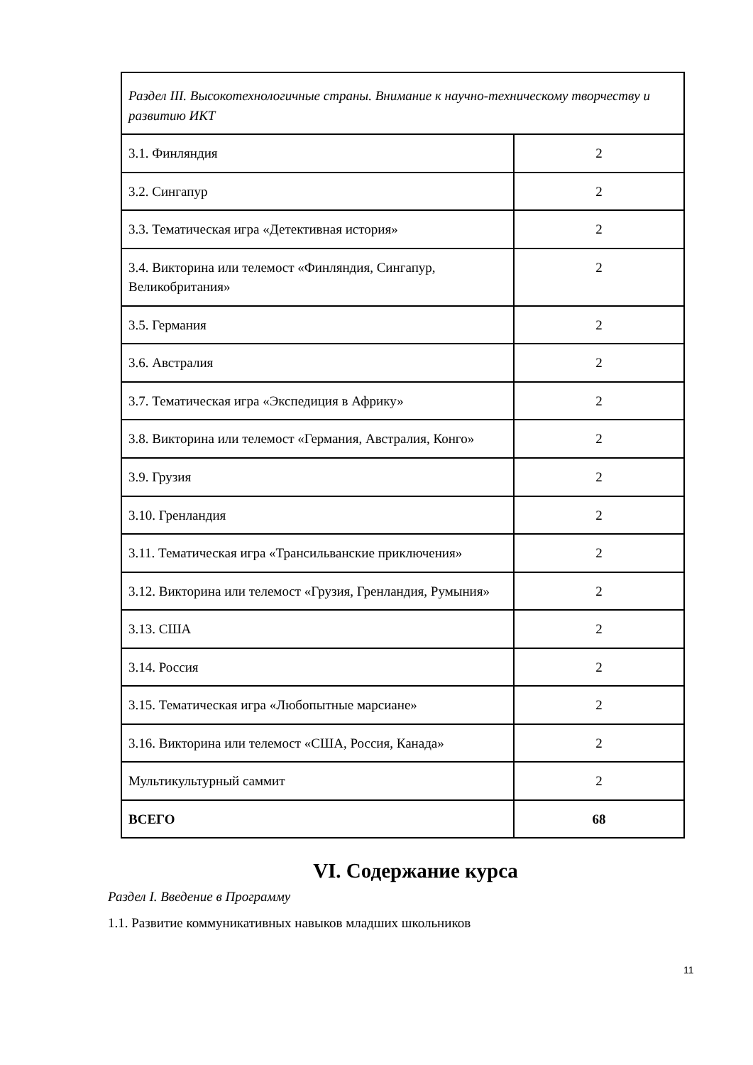| Раздел III. Высокотехнологичные страны. Внимание к научно-техническому творчеству и развитию ИКТ | |
| 3.1. Финляндия | 2 |
| 3.2. Сингапур | 2 |
| 3.3. Тематическая игра «Детективная история» | 2 |
| 3.4. Викторина или телемост «Финляндия, Сингапур, Великобритания» | 2 |
| 3.5. Германия | 2 |
| 3.6. Австралия | 2 |
| 3.7. Тематическая игра «Экспедиция в Африку» | 2 |
| 3.8. Викторина или телемост «Германия, Австралия, Конго» | 2 |
| 3.9. Грузия | 2 |
| 3.10. Гренландия | 2 |
| 3.11. Тематическая игра «Трансильванские приключения» | 2 |
| 3.12. Викторина или телемост «Грузия, Гренландия, Румыния» | 2 |
| 3.13. США | 2 |
| 3.14. Россия | 2 |
| 3.15. Тематическая игра «Любопытные марсиане» | 2 |
| 3.16. Викторина или телемост «США, Россия, Канада» | 2 |
| Мультикультурный саммит | 2 |
| ВСЕГО | 68 |
VI. Содержание курса
Раздел I. Введение в Программу
1.1. Развитие коммуникативных навыков младших школьников
11